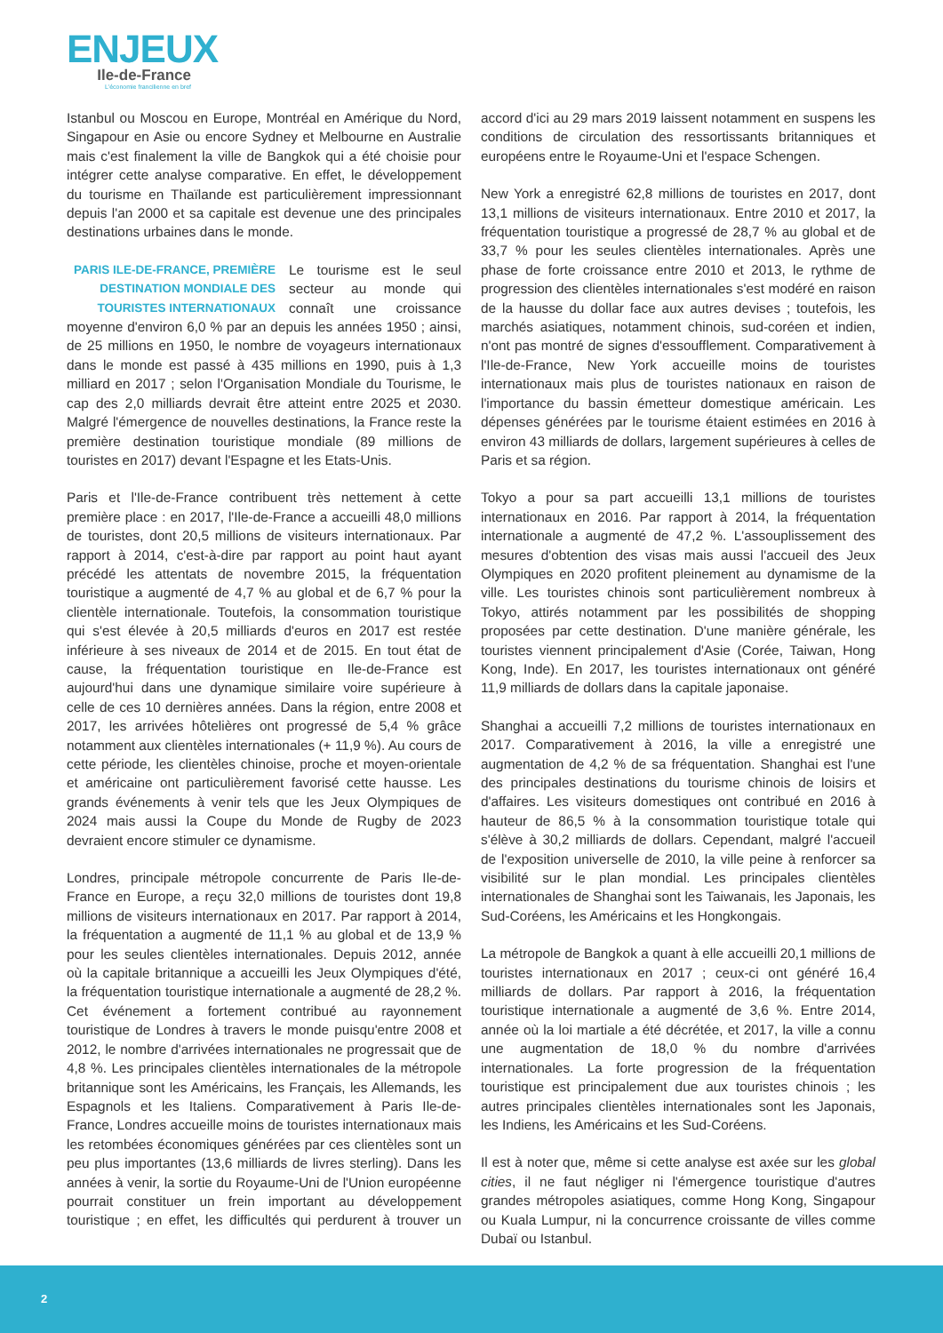ENJEUX
Ile-de-France
L'économie francilienne en bref
Istanbul ou Moscou en Europe, Montréal en Amérique du Nord, Singapour en Asie ou encore Sydney et Melbourne en Australie mais c'est finalement la ville de Bangkok qui a été choisie pour intégrer cette analyse comparative. En effet, le développement du tourisme en Thaïlande est particulièrement impressionnant depuis l'an 2000 et sa capitale est devenue une des principales destinations urbaines dans le monde.
PARIS ILE-DE-FRANCE, PREMIÈRE DESTINATION MONDIALE DES TOURISTES INTERNATIONAUX Le tourisme est le seul secteur au monde qui connaît une croissance moyenne d'environ 6,0 % par an depuis les années 1950 ; ainsi, de 25 millions en 1950, le nombre de voyageurs internationaux dans le monde est passé à 435 millions en 1990, puis à 1,3 milliard en 2017 ; selon l'Organisation Mondiale du Tourisme, le cap des 2,0 milliards devrait être atteint entre 2025 et 2030. Malgré l'émergence de nouvelles destinations, la France reste la première destination touristique mondiale (89 millions de touristes en 2017) devant l'Espagne et les Etats-Unis.
Paris et l'Ile-de-France contribuent très nettement à cette première place : en 2017, l'Ile-de-France a accueilli 48,0 millions de touristes, dont 20,5 millions de visiteurs internationaux. Par rapport à 2014, c'est-à-dire par rapport au point haut ayant précédé les attentats de novembre 2015, la fréquentation touristique a augmenté de 4,7 % au global et de 6,7 % pour la clientèle internationale. Toutefois, la consommation touristique qui s'est élevée à 20,5 milliards d'euros en 2017 est restée inférieure à ses niveaux de 2014 et de 2015. En tout état de cause, la fréquentation touristique en Ile-de-France est aujourd'hui dans une dynamique similaire voire supérieure à celle de ces 10 dernières années. Dans la région, entre 2008 et 2017, les arrivées hôtelières ont progressé de 5,4 % grâce notamment aux clientèles internationales (+ 11,9 %). Au cours de cette période, les clientèles chinoise, proche et moyen-orientale et américaine ont particulièrement favorisé cette hausse. Les grands événements à venir tels que les Jeux Olympiques de 2024 mais aussi la Coupe du Monde de Rugby de 2023 devraient encore stimuler ce dynamisme.
Londres, principale métropole concurrente de Paris Ile-de-France en Europe, a reçu 32,0 millions de touristes dont 19,8 millions de visiteurs internationaux en 2017. Par rapport à 2014, la fréquentation a augmenté de 11,1 % au global et de 13,9 % pour les seules clientèles internationales. Depuis 2012, année où la capitale britannique a accueilli les Jeux Olympiques d'été, la fréquentation touristique internationale a augmenté de 28,2 %. Cet événement a fortement contribué au rayonnement touristique de Londres à travers le monde puisqu'entre 2008 et 2012, le nombre d'arrivées internationales ne progressait que de 4,8 %. Les principales clientèles internationales de la métropole britannique sont les Américains, les Français, les Allemands, les Espagnols et les Italiens. Comparativement à Paris Ile-de-France, Londres accueille moins de touristes internationaux mais les retombées économiques générées par ces clientèles sont un peu plus importantes (13,6 milliards de livres sterling). Dans les années à venir, la sortie du Royaume-Uni de l'Union européenne pourrait constituer un frein important au développement touristique ; en effet, les difficultés qui perdurent à trouver un accord d'ici au 29 mars 2019 laissent notamment en suspens les conditions de circulation des ressortissants britanniques et européens entre le Royaume-Uni et l'espace Schengen.
New York a enregistré 62,8 millions de touristes en 2017, dont 13,1 millions de visiteurs internationaux. Entre 2010 et 2017, la fréquentation touristique a progressé de 28,7 % au global et de 33,7 % pour les seules clientèles internationales. Après une phase de forte croissance entre 2010 et 2013, le rythme de progression des clientèles internationales s'est modéré en raison de la hausse du dollar face aux autres devises ; toutefois, les marchés asiatiques, notamment chinois, sud-coréen et indien, n'ont pas montré de signes d'essoufflement. Comparativement à l'Ile-de-France, New York accueille moins de touristes internationaux mais plus de touristes nationaux en raison de l'importance du bassin émetteur domestique américain. Les dépenses générées par le tourisme étaient estimées en 2016 à environ 43 milliards de dollars, largement supérieures à celles de Paris et sa région.
Tokyo a pour sa part accueilli 13,1 millions de touristes internationaux en 2016. Par rapport à 2014, la fréquentation internationale a augmenté de 47,2 %. L'assouplissement des mesures d'obtention des visas mais aussi l'accueil des Jeux Olympiques en 2020 profitent pleinement au dynamisme de la ville. Les touristes chinois sont particulièrement nombreux à Tokyo, attirés notamment par les possibilités de shopping proposées par cette destination. D'une manière générale, les touristes viennent principalement d'Asie (Corée, Taiwan, Hong Kong, Inde). En 2017, les touristes internationaux ont généré 11,9 milliards de dollars dans la capitale japonaise.
Shanghai a accueilli 7,2 millions de touristes internationaux en 2017. Comparativement à 2016, la ville a enregistré une augmentation de 4,2 % de sa fréquentation. Shanghai est l'une des principales destinations du tourisme chinois de loisirs et d'affaires. Les visiteurs domestiques ont contribué en 2016 à hauteur de 86,5 % à la consommation touristique totale qui s'élève à 30,2 milliards de dollars. Cependant, malgré l'accueil de l'exposition universelle de 2010, la ville peine à renforcer sa visibilité sur le plan mondial. Les principales clientèles internationales de Shanghai sont les Taiwanais, les Japonais, les Sud-Coréens, les Américains et les Hongkongais.
La métropole de Bangkok a quant à elle accueilli 20,1 millions de touristes internationaux en 2017 ; ceux-ci ont généré 16,4 milliards de dollars. Par rapport à 2016, la fréquentation touristique internationale a augmenté de 3,6 %. Entre 2014, année où la loi martiale a été décrétée, et 2017, la ville a connu une augmentation de 18,0 % du nombre d'arrivées internationales. La forte progression de la fréquentation touristique est principalement due aux touristes chinois ; les autres principales clientèles internationales sont les Japonais, les Indiens, les Américains et les Sud-Coréens.
Il est à noter que, même si cette analyse est axée sur les global cities, il ne faut négliger ni l'émergence touristique d'autres grandes métropoles asiatiques, comme Hong Kong, Singapour ou Kuala Lumpur, ni la concurrence croissante de villes comme Dubaï ou Istanbul.
2